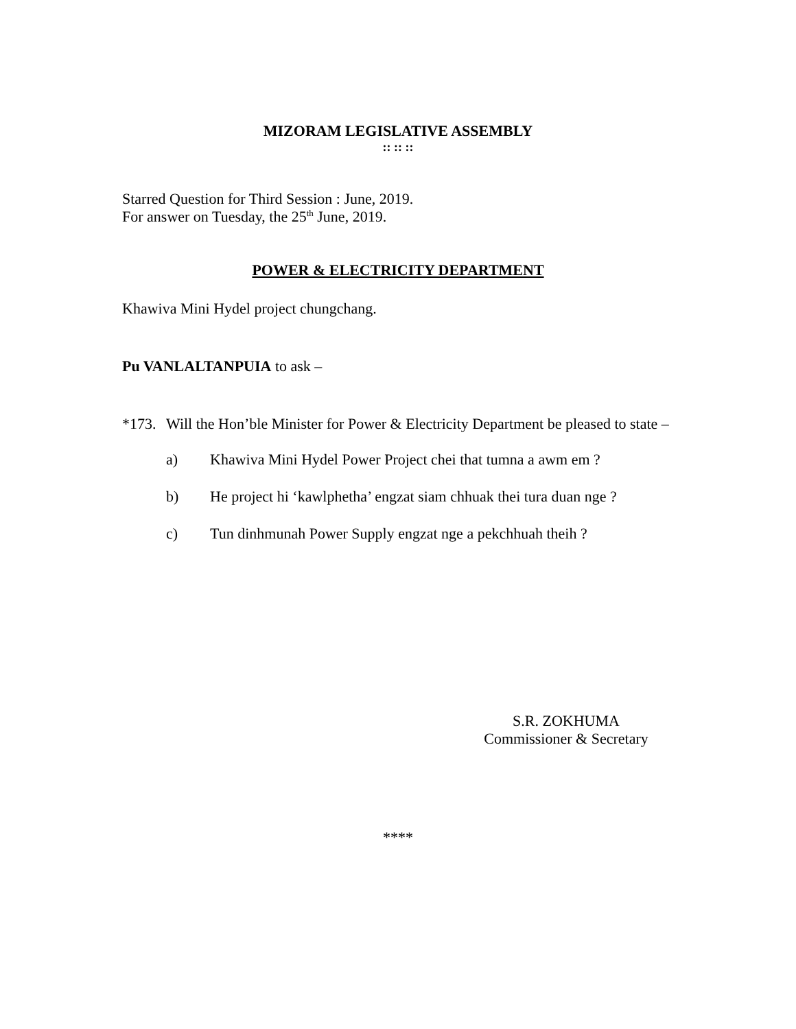MIZORAM LEGISLATIVE ASSEMBLY
:: :: ::
Starred Question for Third Session : June, 2019.
For answer on Tuesday, the 25<sup>th</sup> June, 2019.
POWER & ELECTRICITY DEPARTMENT
Khawiva Mini Hydel project chungchang.
Pu VANLALTANPUIA to ask –
*173. Will the Hon’ble Minister for Power & Electricity Department be pleased to state –
a) Khawiva Mini Hydel Power Project chei that tumna a awm em ?
b) He project hi ‘kawlphetha’ engzat siam chhuak thei tura duan nge ?
c) Tun dinhmunah Power Supply engzat nge a pekchhuah theih ?
S.R. ZOKHUMA
Commissioner & Secretary
****